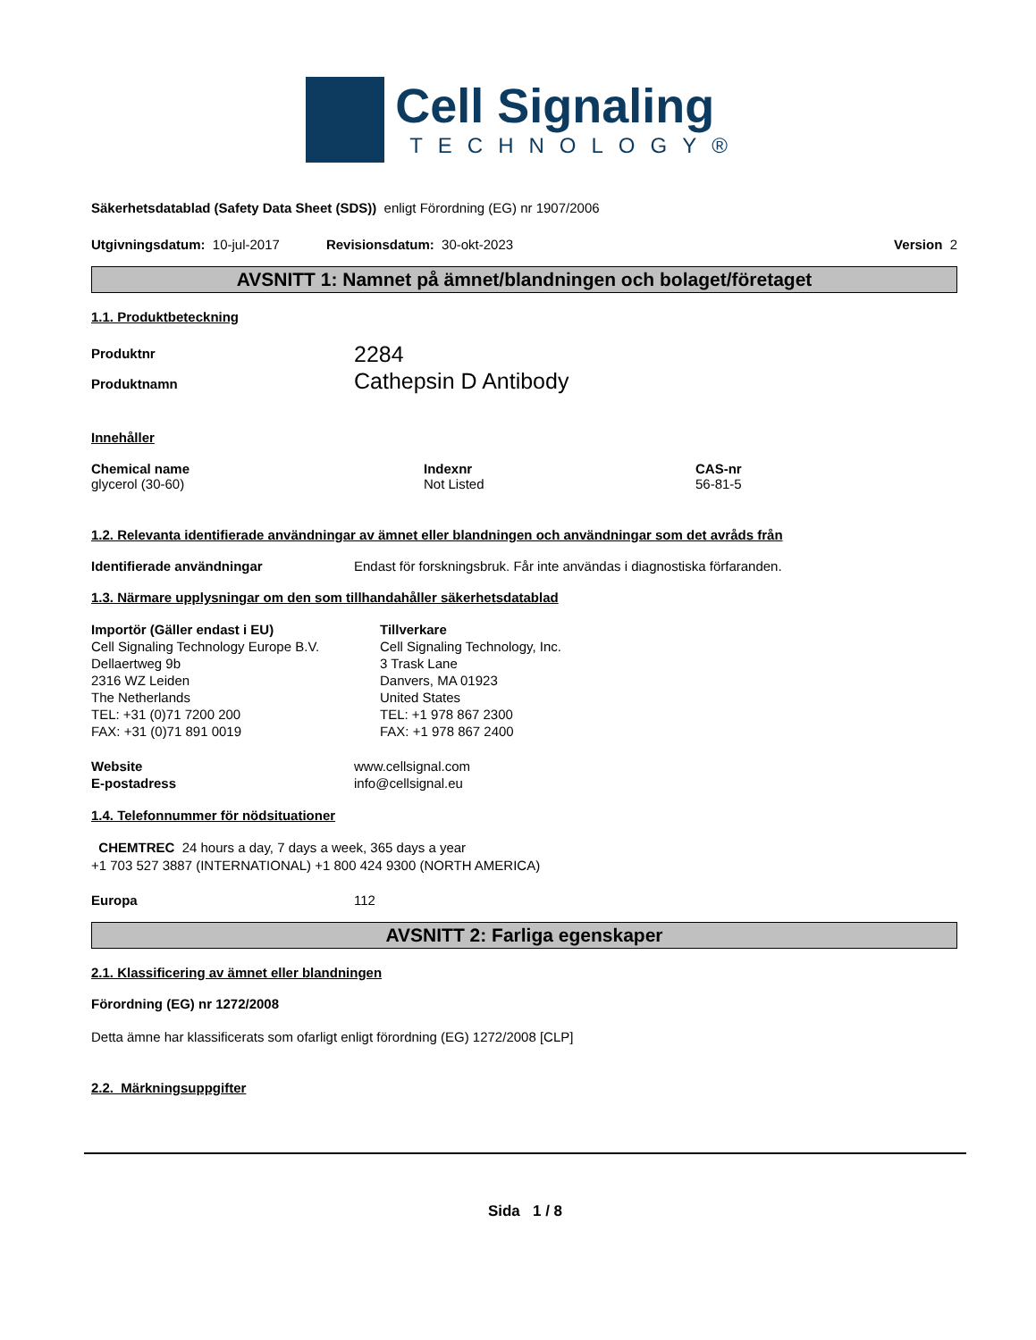Cell Signaling
TECHNOLOGY®
Säkerhetsdatablad (Safety Data Sheet (SDS)) enligt Förordning (EG) nr 1907/2006
Utgivningsdatum: 10-jul-2017 Revisionsdatum: 30-okt-2023 Version 2
AVSNITT 1: Namnet på ämnet/blandningen och bolaget/företaget
1.1. Produktbeteckning
Produktnr
Produktnamn
2284
Cathepsin D Antibody
Innehåller
Chemical name
glycerol (30-60)
Indexnr
Not Listed
CAS-nr
56-81-5
1.2. Relevanta identifierade användningar av ämnet eller blandningen och användningar som det avråds från
Identifierade användningar Endast för forskningsbruk. Får inte användas i diagnostiska förfaranden.
1.3. Närmare upplysningar om den som tillhandahåller säkerhetsdatablad
Importör (Gäller endast i EU)
Cell Signaling Technology Europe B.V.
Dellaertweg 9b
2316 WZ Leiden
The Netherlands
TEL: +31 (0)71 7200 200
FAX: +31 (0)71 891 0019
Tillverkare
Cell Signaling Technology, Inc.
3 Trask Lane
Danvers, MA 01923
United States
TEL: +1 978 867 2300
FAX: +1 978 867 2400
Website
E-postadress
www.cellsignal.com
info@cellsignal.eu
1.4. Telefonnummer för nödsituationer
CHEMTREC 24 hours a day, 7 days a week, 365 days a year
+1 703 527 3887 (INTERNATIONAL) +1 800 424 9300 (NORTH AMERICA)
Europa 112
AVSNITT 2: Farliga egenskaper
2.1. Klassificering av ämnet eller blandningen
Förordning (EG) nr 1272/2008
Detta ämne har klassificerats som ofarligt enligt förordning (EG) 1272/2008 [CLP]
2.2. Märkningsuppgifter
Sida 1 / 8